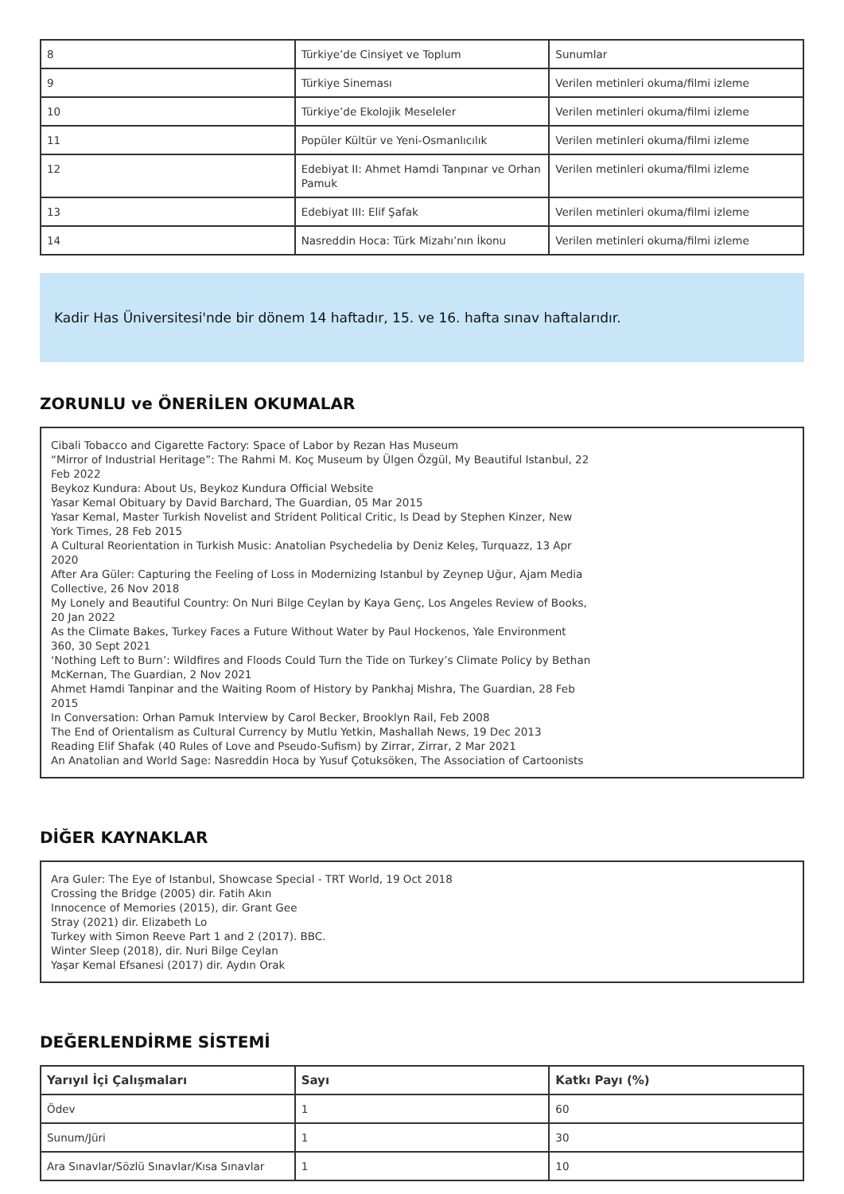| 8 | Türkiye’de Cinsiyet ve Toplum | Sunumlar |
| 9 | Türkiye Sineması | Verilen metinleri okuma/filmi izleme |
| 10 | Türkiye’de Ekolojik Meseleler | Verilen metinleri okuma/filmi izleme |
| 11 | Popüler Kültür ve Yeni-Osmanlıcılık | Verilen metinleri okuma/filmi izleme |
| 12 | Edebiyat II: Ahmet Hamdi Tanpınar ve Orhan Pamuk | Verilen metinleri okuma/filmi izleme |
| 13 | Edebiyat III: Elif Şafak | Verilen metinleri okuma/filmi izleme |
| 14 | Nasreddin Hoca: Türk Mizahı’nın İkonu | Verilen metinleri okuma/filmi izleme |
Kadir Has Üniversitesi'nde bir dönem 14 haftadır, 15. ve 16. hafta sınav haftalarıdır.
ZORUNLU ve ÖNERİLEN OKUMALAR
Cibali Tobacco and Cigarette Factory: Space of Labor by Rezan Has Museum
“Mirror of Industrial Heritage”: The Rahmi M. Koç Museum by Ülgen Özgül, My Beautiful Istanbul, 22 Feb 2022
Beykoz Kundura: About Us, Beykoz Kundura Official Website
Yasar Kemal Obituary by David Barchard, The Guardian, 05 Mar 2015
Yasar Kemal, Master Turkish Novelist and Strident Political Critic, Is Dead by Stephen Kinzer, New York Times, 28 Feb 2015
A Cultural Reorientation in Turkish Music: Anatolian Psychedelia by Deniz Keleş, Turquazz, 13 Apr 2020
After Ara Güler: Capturing the Feeling of Loss in Modernizing Istanbul by Zeynep Uğur, Ajam Media Collective, 26 Nov 2018
My Lonely and Beautiful Country: On Nuri Bilge Ceylan by Kaya Genç, Los Angeles Review of Books, 20 Jan 2022
As the Climate Bakes, Turkey Faces a Future Without Water by Paul Hockenos, Yale Environment 360, 30 Sept 2021
‘Nothing Left to Burn’: Wildfires and Floods Could Turn the Tide on Turkey’s Climate Policy by Bethan McKernan, The Guardian, 2 Nov 2021
Ahmet Hamdi Tanpinar and the Waiting Room of History by Pankhaj Mishra, The Guardian, 28 Feb 2015
In Conversation: Orhan Pamuk Interview by Carol Becker, Brooklyn Rail, Feb 2008
The End of Orientalism as Cultural Currency by Mutlu Yetkin, Mashallah News, 19 Dec 2013
Reading Elif Shafak (40 Rules of Love and Pseudo-Sufism) by Zirrar, Zirrar, 2 Mar 2021
An Anatolian and World Sage: Nasreddin Hoca by Yusuf Çotuksöken, The Association of Cartoonists
DİĞER KAYNAKLAR
Ara Guler: The Eye of Istanbul, Showcase Special - TRT World, 19 Oct 2018
Crossing the Bridge (2005) dir. Fatih Akın
Innocence of Memories (2015), dir. Grant Gee
Stray (2021) dir. Elizabeth Lo
Turkey with Simon Reeve Part 1 and 2 (2017). BBC.
Winter Sleep (2018), dir. Nuri Bilge Ceylan
Yaşar Kemal Efsanesi (2017) dir. Aydın Orak
DEĞERLENDİRME SİSTEMİ
| Yarıyıl İçi Çalışmaları | Sayı | Katkı Payı (%) |
| --- | --- | --- |
| Ödev | 1 | 60 |
| Sunum/Jüri | 1 | 30 |
| Ara Sınavlar/Sözlü Sınavlar/Kısa Sınavlar | 1 | 10 |